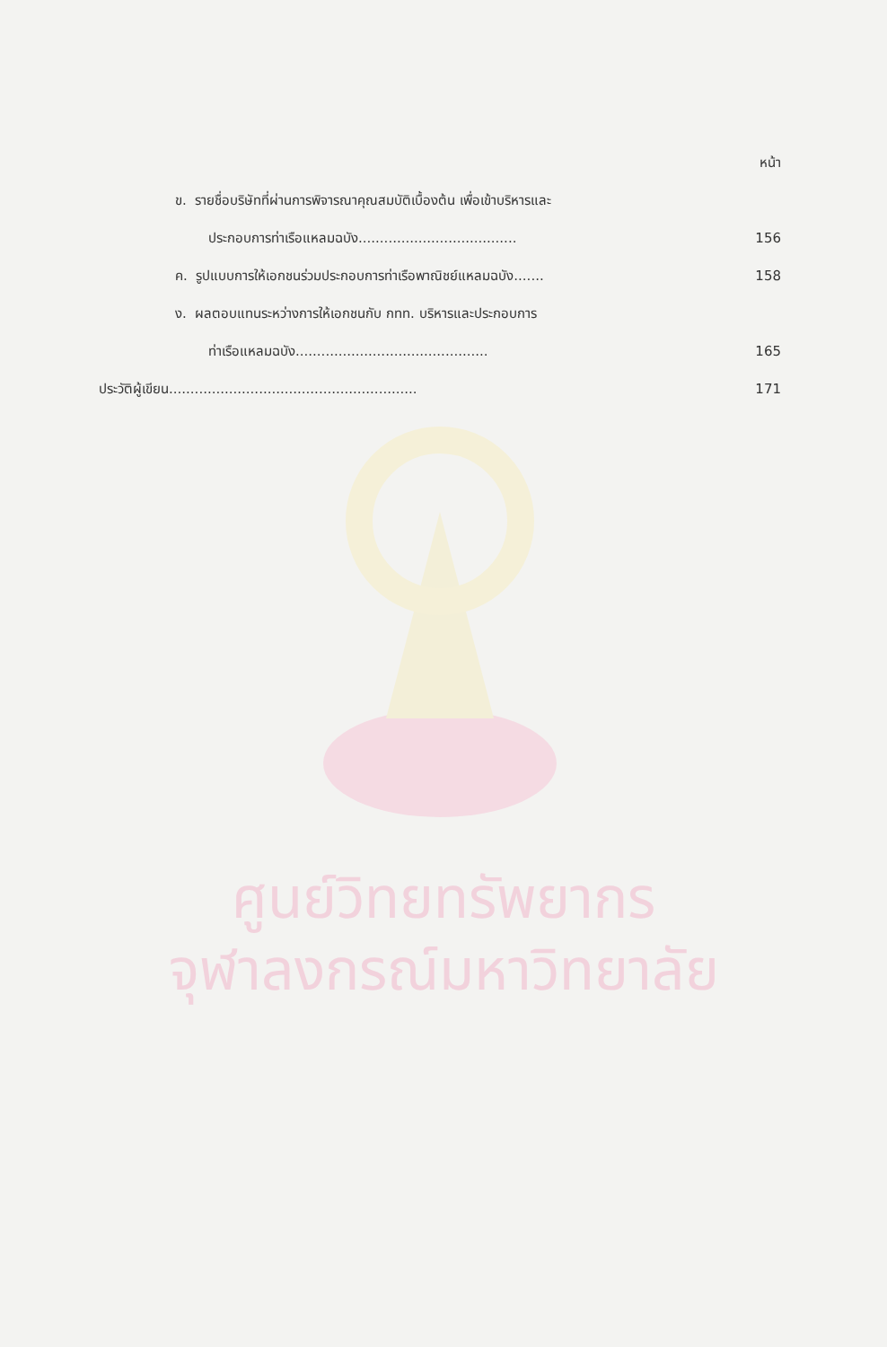หน้า
ข. รายชื่อบริษัทที่ผ่านการพิจารณาคุณสมบัติเบื้องต้น เพื่อเข้าบริหารและ
ประกอบการท่าเรือแหลมฉบัง..................................... 156
ค. รูปแบบการให้เอกชนร่วมประกอบการท่าเรือพาณิชย์แหลมฉบัง....... 158
ง. ผลตอบแทนระหว่างการให้เอกชนกับ กทท. บริหารและประกอบการ
ท่าเรือแหลมฉบัง............................................. 165
ประวัติผู้เขียน.......................................................... 171
ศูนย์วิทยทรัพยากร
จุฬาลงกรณ์มหาวิทยาลัย